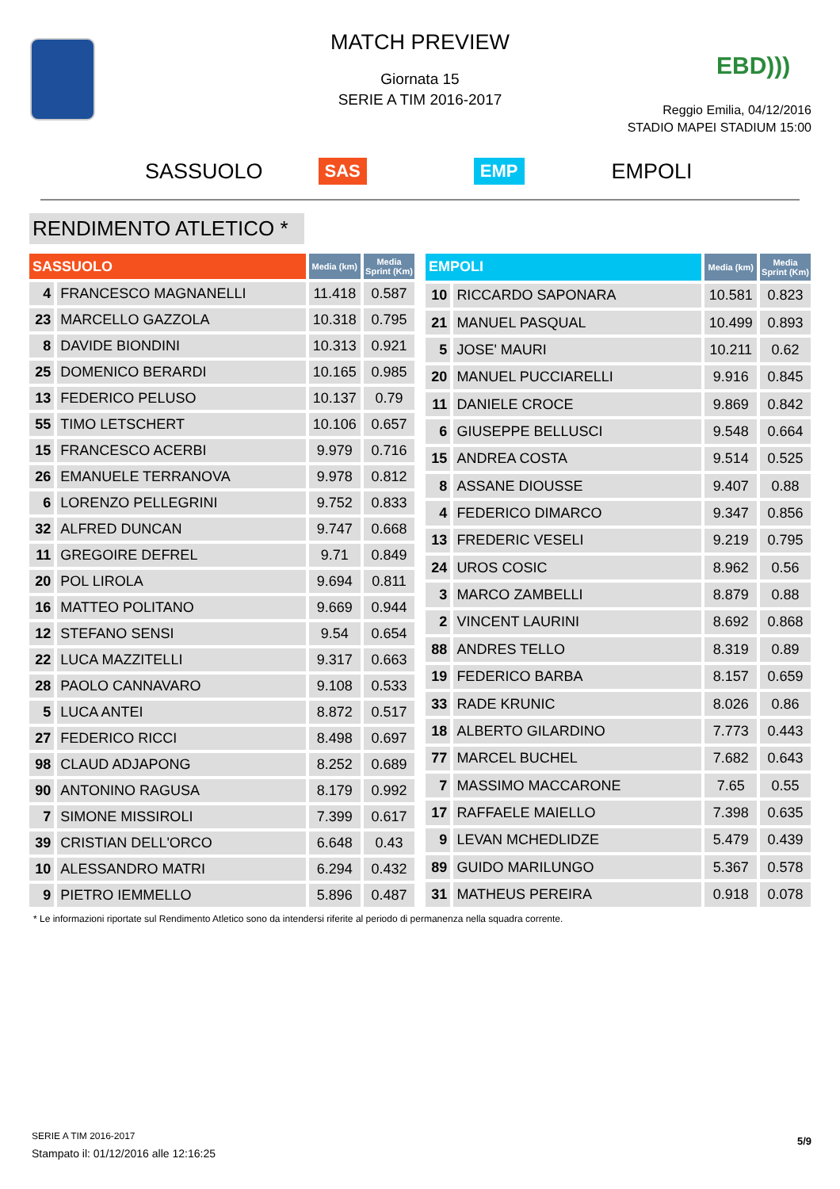MATCH PREVIEW
Giornata 15
SERIE A TIM 2016-2017
EBD)))
Reggio Emilia, 04/12/2016
STADIO MAPEI STADIUM 15:00
SASSUOLO SAS EMP EMPOLI
RENDIMENTO ATLETICO *
| SASSUOLO | | Media (km) | Media Sprint (Km) |
| --- | --- | --- | --- |
| 4 | FRANCESCO MAGNANELLI | 11.418 | 0.587 |
| 23 | MARCELLO GAZZOLA | 10.318 | 0.795 |
| 8 | DAVIDE BIONDINI | 10.313 | 0.921 |
| 25 | DOMENICO BERARDI | 10.165 | 0.985 |
| 13 | FEDERICO PELUSO | 10.137 | 0.79 |
| 55 | TIMO LETSCHERT | 10.106 | 0.657 |
| 15 | FRANCESCO ACERBI | 9.979 | 0.716 |
| 26 | EMANUELE TERRANOVA | 9.978 | 0.812 |
| 6 | LORENZO PELLEGRINI | 9.752 | 0.833 |
| 32 | ALFRED DUNCAN | 9.747 | 0.668 |
| 11 | GREGOIRE DEFREL | 9.71 | 0.849 |
| 20 | POL LIROLA | 9.694 | 0.811 |
| 16 | MATTEO POLITANO | 9.669 | 0.944 |
| 12 | STEFANO SENSI | 9.54 | 0.654 |
| 22 | LUCA MAZZITELLI | 9.317 | 0.663 |
| 28 | PAOLO CANNAVARO | 9.108 | 0.533 |
| 5 | LUCA ANTEI | 8.872 | 0.517 |
| 27 | FEDERICO RICCI | 8.498 | 0.697 |
| 98 | CLAUD ADJAPONG | 8.252 | 0.689 |
| 90 | ANTONINO RAGUSA | 8.179 | 0.992 |
| 7 | SIMONE MISSIROLI | 7.399 | 0.617 |
| 39 | CRISTIAN DELL'ORCO | 6.648 | 0.43 |
| 10 | ALESSANDRO MATRI | 6.294 | 0.432 |
| 9 | PIETRO IEMMELLO | 5.896 | 0.487 |
| EMPOLI | | Media (km) | Media Sprint (Km) |
| --- | --- | --- | --- |
| 10 | RICCARDO SAPONARA | 10.581 | 0.823 |
| 21 | MANUEL PASQUAL | 10.499 | 0.893 |
| 5 | JOSE' MAURI | 10.211 | 0.62 |
| 20 | MANUEL PUCCIARELLI | 9.916 | 0.845 |
| 11 | DANIELE CROCE | 9.869 | 0.842 |
| 6 | GIUSEPPE BELLUSCI | 9.548 | 0.664 |
| 15 | ANDREA COSTA | 9.514 | 0.525 |
| 8 | ASSANE DIOUSSE | 9.407 | 0.88 |
| 4 | FEDERICO DIMARCO | 9.347 | 0.856 |
| 13 | FREDERIC VESELI | 9.219 | 0.795 |
| 24 | UROS COSIC | 8.962 | 0.56 |
| 3 | MARCO ZAMBELLI | 8.879 | 0.88 |
| 2 | VINCENT LAURINI | 8.692 | 0.868 |
| 88 | ANDRES TELLO | 8.319 | 0.89 |
| 19 | FEDERICO BARBA | 8.157 | 0.659 |
| 33 | RADE KRUNIC | 8.026 | 0.86 |
| 18 | ALBERTO GILARDINO | 7.773 | 0.443 |
| 77 | MARCEL BUCHEL | 7.682 | 0.643 |
| 7 | MASSIMO MACCARONE | 7.65 | 0.55 |
| 17 | RAFFAELE MAIELLO | 7.398 | 0.635 |
| 9 | LEVAN MCHEDLIDZE | 5.479 | 0.439 |
| 89 | GUIDO MARILUNGO | 5.367 | 0.578 |
| 31 | MATHEUS PEREIRA | 0.918 | 0.078 |
* Le informazioni riportate sul Rendimento Atletico sono da intendersi riferite al periodo di permanenza nella squadra corrente.
SERIE A TIM 2016-2017
Stampato il: 01/12/2016 alle 12:16:25
5/9